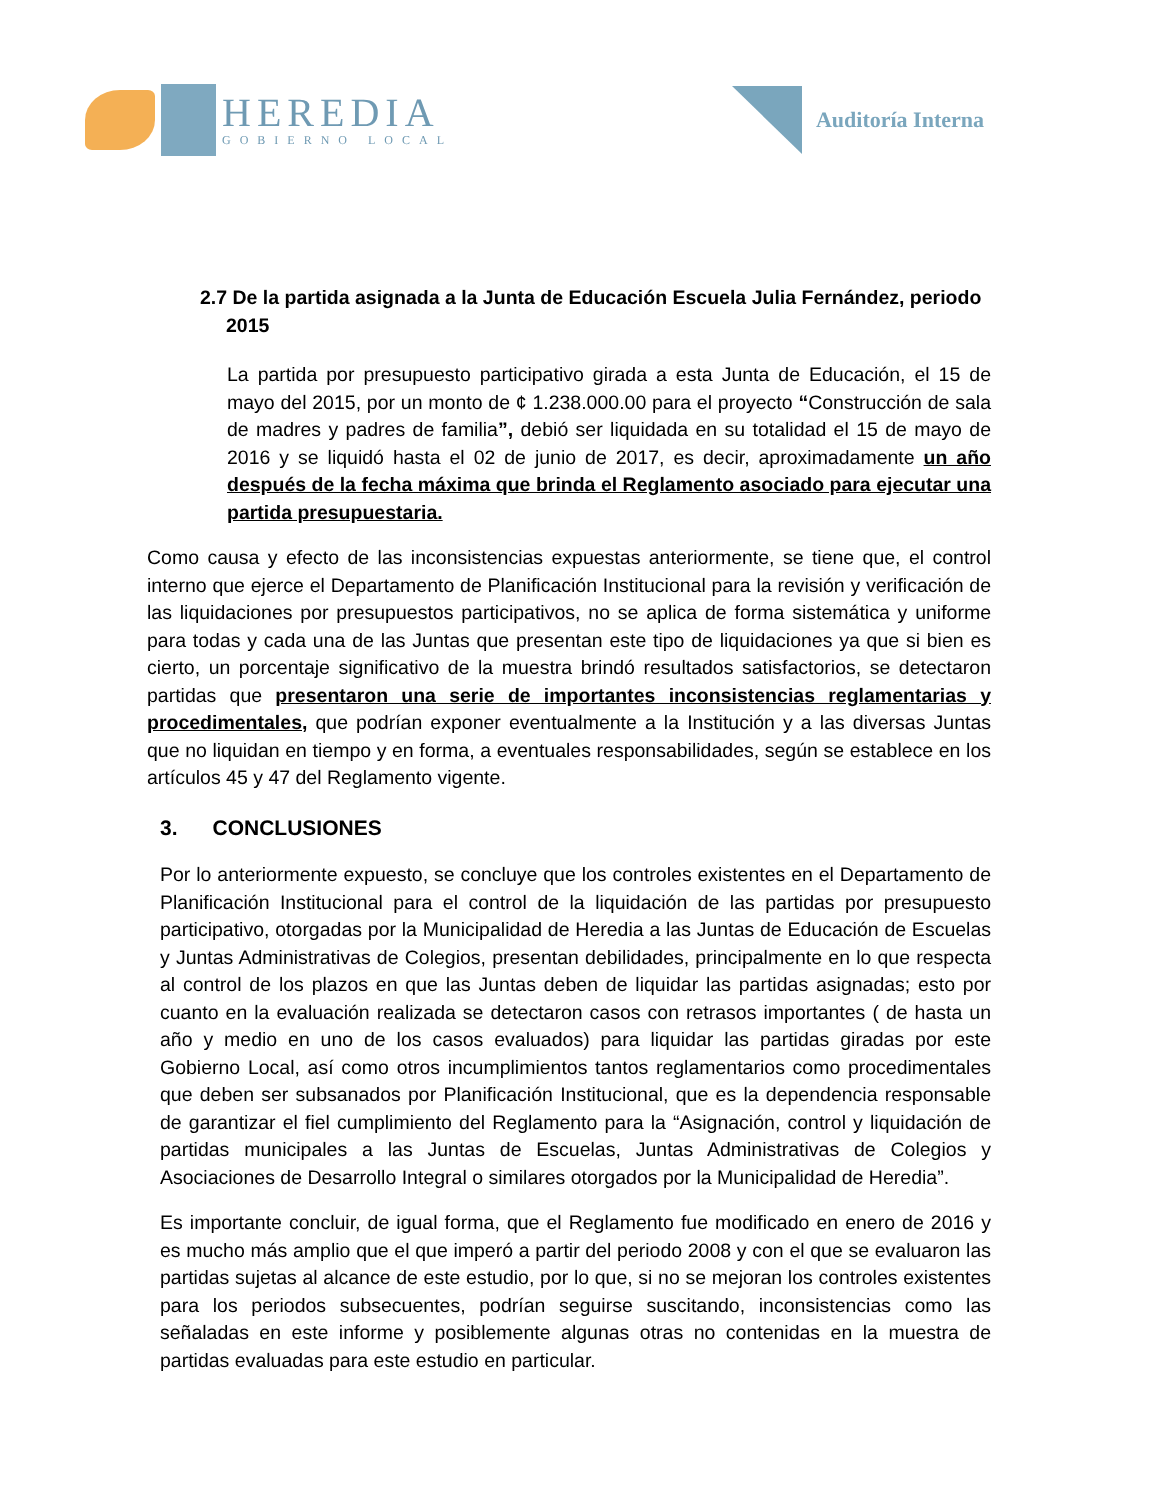HEREDIA
GOBIERNO LOCAL
Auditoría Interna
2.7 De la partida asignada a la Junta de Educación Escuela Julia Fernández, periodo 2015
La partida por presupuesto participativo girada a esta Junta de Educación, el 15 de mayo del 2015, por un monto de ¢ 1.238.000.00 para el proyecto “Construcción de sala de madres y padres de familia”, debió ser liquidada en su totalidad el 15 de mayo de 2016 y se liquidó hasta el 02 de junio de 2017, es decir, aproximadamente un año después de la fecha máxima que brinda el Reglamento asociado para ejecutar una partida presupuestaria.
Como causa y efecto de las inconsistencias expuestas anteriormente, se tiene que, el control interno que ejerce el Departamento de Planificación Institucional para la revisión y verificación de las liquidaciones por presupuestos participativos, no se aplica de forma sistemática y uniforme para todas y cada una de las Juntas que presentan este tipo de liquidaciones ya que si bien es cierto, un porcentaje significativo de la muestra brindó resultados satisfactorios, se detectaron partidas que presentaron una serie de importantes inconsistencias reglamentarias y procedimentales, que podrían exponer eventualmente a la Institución y a las diversas Juntas que no liquidan en tiempo y en forma, a eventuales responsabilidades, según se establece en los artículos 45 y 47 del Reglamento vigente.
3. CONCLUSIONES
Por lo anteriormente expuesto, se concluye que los controles existentes en el Departamento de Planificación Institucional para el control de la liquidación de las partidas por presupuesto participativo, otorgadas por la Municipalidad de Heredia a las Juntas de Educación de Escuelas y Juntas Administrativas de Colegios, presentan debilidades, principalmente en lo que respecta al control de los plazos en que las Juntas deben de liquidar las partidas asignadas; esto por cuanto en la evaluación realizada se detectaron casos con retrasos importantes ( de hasta un año y medio en uno de los casos evaluados) para liquidar las partidas giradas por este Gobierno Local, así como otros incumplimientos tantos reglamentarios como procedimentales que deben ser subsanados por Planificación Institucional, que es la dependencia responsable de garantizar el fiel cumplimiento del Reglamento para la “Asignación, control y liquidación de partidas municipales a las Juntas de Escuelas, Juntas Administrativas de Colegios y Asociaciones de Desarrollo Integral o similares otorgados por la Municipalidad de Heredia”.
Es importante concluir, de igual forma, que el Reglamento fue modificado en enero de 2016 y es mucho más amplio que el que imperó a partir del periodo 2008 y con el que se evaluaron las partidas sujetas al alcance de este estudio, por lo que, si no se mejoran los controles existentes para los periodos subsecuentes, podrían seguirse suscitando, inconsistencias como las señaladas en este informe y posiblemente algunas otras no contenidas en la muestra de partidas evaluadas para este estudio en particular.